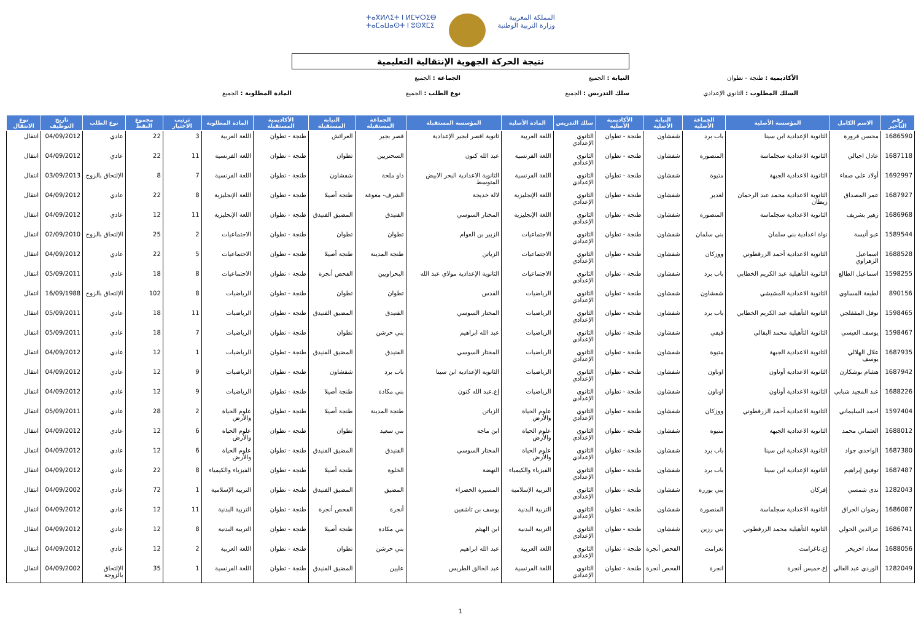المملكة المغربية
وزارة التربية الوطنية
ⵜⴰⴳⵍⴷⵉⵜ ⵏ ⵍⵎⵖⵔⵉⴱ
ⵜⴰⵎⴰⵡⴰⵙⵜ ⵏ ⵓⵙⴳⵎⵉ
نتيجة الحركة الجهوية الإنتقالية التعليمية
الأكاديمية : طنجة - تطوان
النيابة : الجميع
الجماعة : الجميع
السلك المطلوب : الثانوي الإعدادي
سلك التدريس : الجميع
نوع الطلب : الجميع
المادة المطلوبة : الجميع
| رقم التأجير | الاسم الكامل | المؤسسة الأصلية | الجماعة الأصلية | النيابة الأصلية | الأكاديمية الأصلية | سلك التدريس | المادة الأصلية | المؤسسة المستقبلة | الجماعة المستقبلة | النيابة المستقبلة | الأكاديمية المستقبلة | المادة المطلوبة | ترتيب الاختيار | مجموع النقط | نوع الطلب | تاريخ التوظيف | نوع الانتقال |
| --- | --- | --- | --- | --- | --- | --- | --- | --- | --- | --- | --- | --- | --- | --- | --- | --- | --- |
| 1686590 | محسن قرورة | الثانوية الإعدادية ابن سينا | باب برد | شفشاون | طنجة - تطوان | الثانوي الإعدادي | اللغة العربية | ثانوية اقصر ابجير الإعدادية | قصر بجير | العرائش | طنجة - تطوان | اللغة العربية | 3 | 22 | عادي | 04/09/2012 | انتقال |
| 1687118 | عادل اجبالي | الثانوية الاعدادية سجلماسة | المنصورة | شفشاون | طنجة - تطوان | الثانوي الإعدادي | اللغة الفرنسية | عبد الله كنون | السحتريين | تطوان | طنجة - تطوان | اللغة الفرنسية | 11 | 22 | عادي | 04/09/2012 | انتقال |
| 1692997 | أولاد علي صفاء | الثانوية الاعدادية الجبهة | متيوة | شفشاون | طنجة - تطوان | الثانوي الإعدادي | اللغة الفرنسية | الثانوية الاعدادية البحر الابيض المتوسط | داو ملحة | شفشاون | طنجة - تطوان | اللغة الفرنسية | 7 | 8 | الإلتحاق بالزوج | 03/09/2013 | انتقال |
| 1687927 | عمر المصداق | الثانوية الاعدادية محمد عبد الرحمان زيطان | لغدير | شفشاون | طنجة - تطوان | الثانوي الإعدادي | اللغة الإنجليزية | لالة خديجة | الشرف- مغوغة | طنجة أصيلا | طنجة - تطوان | اللغة الإنجليزية | 8 | 22 | عادي | 04/09/2012 | انتقال |
| 1686968 | زهير بشريف | الثانوية الاعدادية سجلماسة | المنصورة | شفشاون | طنجة - تطوان | الثانوي الإعدادي | اللغة الإنجليزية | المختار السوسي | الفنيدق | المضيق الفنيدق | طنجة - تطوان | اللغة الإنجليزية | 11 | 12 | عادي | 04/09/2012 | انتقال |
| 1589544 | عبو أنيسة | نواة اعدادية بني سلمان | بني سلمان | شفشاون | طنجة - تطوان | الثانوي الإعدادي | الاجتماعيات | الزبير بن العوام | تطوان | تطوان | طنجة - تطوان | الاجتماعيات | 2 | 25 | الإلتحاق بالزوج | 02/09/2010 | انتقال |
| 1688528 | اسماعيل الزهراوي | الثانوية الاعدادية أحمد الزرقطوني | ووزكان | شفشاون | طنجة - تطوان | الثانوي الإعدادي | الاجتماعيات | الزياتن | طنجة المدينة | طنجة أصيلا | طنجة - تطوان | الاجتماعيات | 5 | 22 | عادي | 04/09/2012 | انتقال |
| 1598255 | اسماعيل الطالع | الثانوية التأهيلية عبد الكريم الخطابي | باب برد | شفشاون | طنجة - تطوان | الثانوي الإعدادي | الاجتماعيات | الثانوية الإعدادية مولاي عبد الله | البحراويين | الفحص أنجرة | طنجة - تطوان | الاجتماعيات | 8 | 18 | عادي | 05/09/2011 | انتقال |
| 890156 | لطيفة المساوي | الثانوية الاعدادية المشيشي | شفشاون | شفشاون | طنجة - تطوان | الثانوي الإعدادي | الرياضيات | القدس | تطوان | تطوان | طنجة - تطوان | الرياضيات | 8 | 102 | الإلتحاق بالزوج | 16/09/1988 | انتقال |
| 1598465 | نوفل المقفلجي | الثانوية التأهيلية عبد الكريم الخطابي | باب برد | شفشاون | طنجة - تطوان | الثانوي الإعدادي | الرياضيات | المختار السوسي | الفنيدق | المضيق الفنيدق | طنجة - تطوان | الرياضيات | 11 | 18 | عادي | 05/09/2011 | انتقال |
| 1598467 | يوسف العيسي | الثانوية التأهيلية محمد البقالي | فيفي | شفشاون | طنجة - تطوان | الثانوي الإعدادي | الرياضيات | عبد الله ابراهيم | بني حرشن | تطوان | طنجة - تطوان | الرياضيات | 7 | 18 | عادي | 05/09/2011 | انتقال |
| 1687935 | علال الهلالي يوسف | الثانوية الاعدادية الجبهة | متيوة | شفشاون | طنجة - تطوان | الثانوي الإعدادي | الرياضيات | المختار السوسي | الفنيدق | المضيق الفنيدق | طنجة - تطوان | الرياضيات | 1 | 12 | عادي | 04/09/2012 | انتقال |
| 1687942 | هشام بوشكارن | الثانوية الاعدادية أوناون | اوناون | شفشاون | طنجة - تطوان | الثانوي الإعدادي | الرياضيات | الثانوية الإعدادية ابن سينا | باب برد | شفشاون | طنجة - تطوان | الرياضيات | 9 | 12 | عادي | 04/09/2012 | انتقال |
| 1688226 | عبد المجيد شبابي | الثانوية الاعدادية أوناون | اوناون | شفشاون | طنجة - تطوان | الثانوي الإعدادي | الرياضيات | إع.عبد الله كنون | بني مكادة | طنجة أصيلا | طنجة - تطوان | الرياضيات | 9 | 12 | عادي | 04/09/2012 | انتقال |
| 1597404 | احمد السليماني | الثانوية الاعدادية أحمد الزرقطوني | ووزكان | شفشاون | طنجة - تطوان | الثانوي الإعدادي | علوم الحياة والأرض | الزياتن | طنجة المدينة | طنجة أصيلا | طنجة - تطوان | علوم الحياة والأرض | 2 | 28 | عادي | 05/09/2011 | انتقال |
| 1688012 | العثماني محمد | الثانوية الاعدادية الجبهة | متيوة | شفشاون | طنجة - تطوان | الثانوي الإعدادي | علوم الحياة والأرض | ابن ماجة | بني سعيد | تطوان | طنجة - تطوان | علوم الحياة والأرض | 6 | 12 | عادي | 04/09/2012 | انتقال |
| 1687380 | الواحدي جواد | الثانوية الإعدادية ابن سينا | باب برد | شفشاون | طنجة - تطوان | الثانوي الإعدادي | علوم الحياة والأرض | المختار السوسي | الفنيدق | المضيق الفنيدق | طنجة - تطوان | علوم الحياة والأرض | 6 | 12 | عادي | 04/09/2012 | انتقال |
| 1687487 | توفيق إبراهيم | الثانوية الإعدادية ابن سينا | باب برد | شفشاون | طنجة - تطوان | الثانوي الإعدادي | الفيزياء والكيمياء | النهضة | الخلوة | طنجة أصيلا | طنجة - تطوان | الفيزياء والكيمياء | 8 | 22 | عادي | 04/09/2012 | انتقال |
| 1282043 | ندى شمسي | إفركان | بني بوزرة | شفشاون | طنجة - تطوان | الثانوي الإعدادي | التربية الإسلامية | المسيرة الخضراء | المضيق | المضيق الفنيدق | طنجة - تطوان | التربية الإسلامية | 1 | 72 | عادي | 04/09/2002 | انتقال |
| 1686087 | رضوان الحراق | الثانوية الاعدادية سجلماسة | المنصورة | شفشاون | طنجة - تطوان | الثانوي الإعدادي | التربية البدنية | يوسف بن تاشفين | أنجرة | الفحص أنجرة | طنجة - تطوان | التربية البدنية | 11 | 12 | عادي | 04/09/2012 | انتقال |
| 1686741 | عزالدين الحولي | الثانوية التأهيلية محمد الزرقطوني | بني رزين | شفشاون | طنجة - تطوان | الثانوي الإعدادي | التربية البدنية | ابن الهيثم | بني مكادة | طنجة أصيلا | طنجة - تطوان | التربية البدنية | 8 | 12 | عادي | 04/09/2012 | انتقال |
| 1688056 | سعاد اخريخر | إع.تاغرامت | تغرامت | الفحص أنجرة | طنجة - تطوان | الثانوي الإعدادي | اللغة العربية | عبد الله ابراهيم | بني حرشن | تطوان | طنجة - تطوان | اللغة العربية | 2 | 12 | عادي | 04/09/2012 | انتقال |
| 1282049 | الوردي عبد العالي | إع.خميس أنجرة | انجرة | الفحص أنجرة | طنجة - تطوان | الثانوي الإعدادي | اللغة الفرنسية | عبد الخالق الطريس | عليين | المضيق الفنيدق | طنجة - تطوان | اللغة الفرنسية | 1 | 35 | الإلتحاق بالزوجة | 04/09/2002 | انتقال |
1